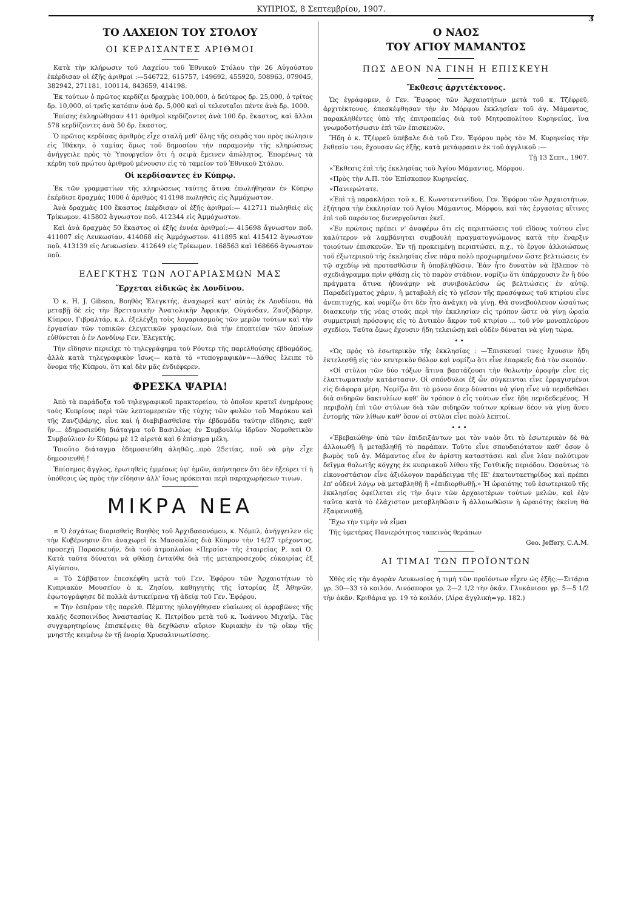ΚΥΠΡΙΟΣ, 8 Σεπτεμβρίου, 1907.
3
ΤΟ ΛΑΧΕΙΟΝ ΤΟΥ ΣΤΟΛΟΥ
ΟΙ ΚΕΡΔΙΣΑΝΤΕΣ ΑΡΙΘΜΟΙ
Κατὰ τὴν κλήρωσιν τοῦ Λαχείου τοῦ Ἐθνικοῦ Στόλου τὴν 26 Αὐγούστου ἐκέρδισαν οἱ ἑξῆς ἀριθμοί :—546722, 615757, 149692, 455920, 508963, 079045, 382942, 271181, 100114, 843659, 414198.
Ἐκ τούτων ὁ πρῶτος κερδίζει δραχμὰς 100,000, ὁ δεύτερος δρ. 25,000, ὁ τρίτος δρ. 10,000, οἱ τρεῖς κατόπιν ἀνὰ δρ. 5,000 καὶ οἱ τελευταῖοι πέντε ἀνὰ δρ. 1000.
Ἐπίσης ἐκληρώθησαν 411 ἀριθμοὶ κερδίζοντες ἀνὰ 100 δρ. ἕκαστος, καὶ ἄλλοι 578 κερδίζοντες ἀνὰ 50 δρ. ἕκαστος.
Ὁ πρῶτος κερδίσας ἀριθμὸς εἶχε σταλῆ μεθ' ὅλης τῆς σειρᾶς του πρὸς πώλησιν εἰς Ἰθάκην, ὁ ταμίας ὅμως τοῦ δημοσίου τὴν παραμονὴν τῆς κληρώσεως ἀνήγγειλε πρὸς τὸ Ὑπουργεῖον ὅτι ἡ σειρὰ ἔμεινεν ἀπώλητος. Ἐπομένως τὰ κέρδη τοῦ πρώτου ἀριθμοῦ μένουσιν εἰς τὸ ταμεῖον τοῦ Ἐθνικοῦ Στόλου.
Οἱ κερδίσαντες ἐν Κύπρῳ.
Ἐκ τῶν γραμματίων τῆς κληρώσεως ταύτης ἅτινα ἐπωλήθησαν ἐν Κύπρῳ ἐκέρδισε δραχμὰς 1000 ὁ ἀριθμὸς 414198 πωληθεὶς εἰς Ἀμμόχωστον.
Ἀνὰ δραχμὰς 100 ἕκαστος ἐκέρδισαν οἱ ἑξῆς ἀριθμοί:— 412711 πωληθεὶς εἰς Τρίκωμον. 415802 ἄγνωστον ποῦ. 412344 εἰς Ἀμμόχωστον.
Καὶ ἀνὰ δραχμὰς 50 ἕκαστος οἱ ἑξῆς ἐννέα ἀριθμοί:— 415698 ἄγνωστον ποῦ. 411007 εἰς Λευκωσίαν. 414068 εἰς Ἀμμόχωστον. 411895 καὶ 415412 ἄγνωστον ποῦ. 413139 εἰς Λευκωσίαν. 412649 εἰς Τρίκωμον. 168563 καὶ 168666 ἄγνωστον ποῦ.
ΕΛΕΓΚΤΗΣ ΤΩΝ ΛΟΓΑΡΙΑΣΜΩΝ ΜΑΣ
Ἔρχεται εἰδικῶς ἐκ Λονδίνου.
Ὁ κ. H. J. Gibson, Βοηθὸς Ἐλεγκτής, ἀναχωρεῖ κατ' αὐτὰς ἐκ Λονδίνου, θὰ μεταβῇ δὲ εἰς τὴν Βρεττανικὴν Ἀνατολικὴν Ἀφρικήν, Οὐγάνδαν, Ζανζιβάρην, Κύπρον, Γιβραλτάρ, κ.λ. ἐξελέγξῃ τοὺς λογαριασμοὺς τῶν μερῶν τούτων καὶ τὴν ἐργασίαν τῶν τοπικῶν ἐλεγκτικῶν γραφείων, διὰ τὴν ἐποπτείαν τῶν ὁποίων εὐθύνεται ὁ ἐν Λονδίνῳ Γεν. Ἐλεγκτής.
Τὴν εἴδησιν περιεῖχε τὸ τηλεγράφημα τοῦ Ρόυτερ τῆς παρελθούσης ἑβδομάδος, ἀλλὰ κατὰ τηλεγραφικὸν ἴσως— κατὰ τὸ «τυπογραφικὸν»—λάθος ἔλειπε τὸ ὄνομα τῆς Κύπρου, ὅτι καὶ δὲν μᾶς ἐνδιέφερεν.
ΦΡΕΣΚΑ ΨΑΡΙΑ!
Ἀπὸ τὰ παράδοξα τοῦ τηλεγραφικοῦ πρακτορείου, τὸ ὁποῖον κρατεῖ ἐνημέρους τοὺς Κυπρίους περὶ τῶν λεπτομερειῶν τῆς τύχης τῶν φυλῶν τοῦ Μαρόκου καὶ τῆς Ζανζιβάρης, εἶνε καὶ ἡ διαβιβασθεῖσα τὴν ἑβδομάδα ταύτην εἴδησις, καθ' ἣν... ἐδημοσιεύθη διάταγμα τοῦ Βασιλέως ἐν Συμβουλίῳ ἱδρῦον Νομοθετικὸν Συμβούλιον ἐν Κύπρῳ μὲ 12 αἱρετὰ καὶ 6 ἐπίσημα μέλη.
Τοιοῦτο διάταγμα ἐδημοσιεύθη ἀληθῶς...πρὸ 25ετίας, ποῦ νὰ μὴν εἶχε δημοσιευθῆ !
Ἐπίσημος ἄγγλος, ἐρωτηθεὶς ἐμμέσως ὑφ' ἡμῶν, ἀπήντησεν ὅτι δὲν ἠξεύρει τί ἡ ὑπόθεσις ὡς πρὸς τὴν εἴδησιν ἀλλ' ἴσως πρόκειται περὶ παραχωρήσεων τινων.
ΜΙΚΡΑ ΝΕΑ
∞ Ὁ ἐσχάτως διορισθεὶς Βοηθὸς τοῦ Ἀρχιδασονόμου, κ. Νόμπλ, ἀνήγγειλεν εἰς τὴν Κυβέρνησιν ὅτι ἀναχωρεῖ ἐκ Μασσαλίας διὰ Κύπρον τὴν 14/27 τρέχοντος, προσεχῆ Παρασκευήν, διὰ τοῦ ἀτμοπλοίου «Περσία» τῆς ἑταιρείας Ρ. καὶ Ο. Κατὰ ταῦτα δύναται νὰ φθάσῃ ἐνταῦθα διὰ τῆς μεταπροσεχοῦς εὐκαιρίας ἐξ Αἰγύπτου.
∞ Τὸ Σάββατον ἐπεσκέφθη μετὰ τοῦ Γεν. Ἐφόρου τῶν Ἀρχαιοτήτων τὸ Κυπριακὸν Μουσεῖον ὁ κ. Ζησίου, καθηγητὴς τῆς ἱστορίας ἐξ Ἀθηνῶν, ἐφωτογράφησε δὲ πολλὰ ἀντικείμενα τῇ ἀδείᾳ τοῦ Γεν. Ἐφόρου.
∞ Τὴν ἑσπέραν τῆς παρελθ. Πέμπτης ηὐλογήθησαν εὐαίωνες οἱ ἀρραβῶνες τῆς καλῆς δεσποινίδος Ἀναστασίας Κ. Πετρίδου μετὰ τοῦ κ. Ἰωάννου Μιχαήλ. Τὰς συγχαρητηρίους ἐπισκέψεις θὰ δεχθῶσιν αὔριον Κυριακὴν ἐν τῷ οἴκῳ τῆς μνηστῆς κειμένῳ ἐν τῇ ἐνορίᾳ Χρυσαλινιωτίσσης.
Ο ΝΑΟΣ
ΤΟΥ ΑΓΙΟΥ ΜΑΜΑΝΤΟΣ
ΠΩΣ ΔΕΟΝ ΝΑ ΓΙΝΗ Η ΕΠΙΣΚΕΥΗ
Ἔκθεσις ἀρχιτέκτονος.
Ὡς ἐγράφομεν, ὁ Γεν. Ἔφορος τῶν Ἀρχαιοτήτων μετὰ τοῦ κ. Τζέφρεϋ, ἀρχιτέκτονος, ἐπεσκέφθησαν τὴν ἐν Μόρφου ἐκκλησίαν τοῦ ἁγ. Μάμαντος, παρακληθέντες ὑπὸ τῆς ἐπιτροπείας διὰ τοῦ Μητροπολίτου Κυρηνείας, ἵνα γνωμοδοτήσωσιν ἐπὶ τῶν ἐπισκευῶν.
Ἤδη ὁ κ. Τζέφρεϋ ὑπέβαλε διὰ τοῦ Γεν. Ἐφόρου πρὸς τὸν Μ. Κυρηνείας τὴν ἔκθεσίν του, ἔχουσαν ὡς ἑξῆς, κατὰ μετάφρασιν ἐκ τοῦ ἀγγλικοῦ :—
Τῇ 13 Σεπτ., 1907.
«Ἔκθεσις ἐπὶ τῆς ἐκκλησίας τοῦ Ἁγίου Μάμαντος, Μόρφου.
«Πρὸς τὴν Α.Π. τὸν Ἐπίσκοπον Κυρηνείας.
«Πανιερώτατε.
«Ἐπὶ τῇ παρακλήσει τοῦ κ. Ε. Κωνσταντινίδου, Γεν. Ἐφόρου τῶν Ἀρχαιοτήτων, ἐξήτησα τὴν ἐκκλησίαν τοῦ Ἁγίου Μάμαντος, Μόρφου, καὶ τὰς ἐργασίας αἵτινες ἐπὶ τοῦ παρόντος διενεργοῦνται ἐκεῖ.
«Ἐν πρώτοις πρέπει ν' ἀναφέρω ὅτι εἰς περιπτώσεις τοῦ εἴδους τούτου εἶνε καλύτερον νὰ λαμβάνηται συμβουλὴ πραγματογνώμονος κατὰ τὴν ἔναρξιν τοιούτων ἐπισκευῶν. Ἐν τῇ προκειμένῃ περιπτώσει, π.χ., τὸ ἔργον ἀλλοιώσεως τοῦ ἐξωτερικοῦ τῆς ἐκκλησίας εἶνε πάρα πολὺ προχωρημένον ὥστε βελτιώσεις ἐν τῷ σχεδίῳ νὰ προτασθῶσιν ἢ ὑποβληθῶσιν. Ἐὰν ἦτο δυνατὸν νὰ ἔβλεπον τὸ σχεδιάγραμμα πρὶν φθάσῃ εἰς τὸ παρὸν στάδιον, νομίζω ὅτι ὑπάρχουσιν ἓν ἢ δύο πράγματα ἅτινα ἠδυνάμην νὰ συνιβουλεύσω ὡς βελτιώσεις ἐν αὐτῷ. Παραδείγματος χάριν, ἡ μεταβολὴ εἰς τὸ γεῖσον τῆς προσόψεως τοῦ κτιρίου εἶνε ἀνεπιτυχής, καὶ νομίζω ὅτι δὲν ἦτο ἀνάγκη νὰ γίνῃ. Θὰ συνεβούλευον ὡσαύτως διασκευὴν τῆς νέας στοᾶς περὶ τὴν ἐκκλησίαν εἰς τρόπον ὥστε νὰ γίνῃ ὡραία συμμετρικὴ πρόσοψις εἰς τὸ Δυτικὸν ἄκρον τοῦ κτιρίου ... τοῦ νῦν μονοπλεύρου σχεδίου. Ταῦτα ὅμως ἔχουσιν ἤδη τελειώσῃ καὶ οὐδὲν δύναται νὰ γίνῃ τώρα.
• •
«Ὡς πρὸς τὸ ἐσωτερικὸν τῆς ἐκκλησίας : —Ἐπισκευαί τινες ἔχουσιν ἤδη ἐκτελεσθῇ εἰς τὸν κεντρικὸν θόλον καὶ νομίζω ὅτι εἶνε ἐπαρκεῖς διὰ τὸν σκοπόν.
«Οἱ στῦλοι τῶν δύο τόξων ἅτινα βαστάζουσι τὴν θολωτὴν ὀροφὴν εἶνε εἰς ἐλαττωματικὴν κατάστασιν. Οἱ σπόνδυλοι ἐξ ὧν σύγκεινται εἶνε ἐρραγισμένοι εἰς διάφορα μέρη. Νομίζω ὅτι τὸ μόνον ὅπερ δύναται νὰ γίνῃ εἶνε νὰ περιδεθῶσι διὰ σιδηρῶν δακτυλίων καθ' ὃν τρόπον ὁ εἷς τούτων εἶνε ἤδη περιδεδεμένος. Ἡ περιβολὴ ἐπὶ τῶν στύλων διὰ τῶν σιδηρῶν τούτων κρίκων δέον νὰ γίνῃ ἄνευ ἐντομῆς τῶν λίθων καθ' ὅσον οἱ στῦλοι εἶνε πολὺ λεπτοί.
• • •
«Ἐβεβαιώθην ὑπὸ τῶν ἐπιδειξάντων μοι τὸν ναὸν ὅτι τὸ ἐσωτερικὸν δὲ θὰ ἀλλοιωθῇ ἢ μεταβληθῇ τὸ παράπαν. Τοῦτο εἶνε σπουδαιότατον καθ' ὅσον ὁ βωμὸς τοῦ ἁγ. Μάμαντος εἶνε ἐν ἀρίστῃ καταστάσει καὶ εἶνε λίαν πολύτιμον δεῖγμα θολωτῆς κόγχης ἐκ κυπριακοῦ λίθου τῆς Γοτθικῆς περιόδου. Ὡσαύτως τὸ εἰκονοστάσιον εἶνε ἀξιόλογον παράδειγμα τῆς ΙΕ' ἑκατονταετηρίδος καὶ πρέπει ἐπ' οὐδενὶ λόγῳ νὰ μεταβληθῇ ἢ «ἐπιδιορθωθῇ.» Ἡ ὡραιότης τοῦ ἐσωτερικοῦ τῆς ἐκκλησίας ὀφείλεται εἰς τὴν ὄψιν τῶν ἀρχαιοτέρων τούτων μελῶν, καὶ ἐὰν ταῦτα κατὰ τὸ ἐλάχιστον μεταβληθῶσιν ἢ ἀλλοιωθῶσιν ἡ ὡραιότης ἐκείνη θὰ ἐξαφανισθῇ.
Ἔχω τὴν τιμὴν νὰ εἶμαι
Τῆς ὑμετέρας Πανιερότητος ταπεινὸς θεράπων
Geo. Jeffery, C.A.M.
ΑΙ ΤΙΜΑΙ ΤΩΝ ΠΡΟΪΟΝΤΩΝ
Χθὲς εἰς τὴν ἀγορὰν Λευκωσίας ἡ τιμὴ τῶν προϊόντων εἶχεν ὡς ἑξῆς:—Σιτάρια γρ. 30—33 τὸ κοιλόν. Λινόσποροι γρ. 2—2 1/2 τὴν ὀκᾶν. Γλυκάνισοι γρ. 5—5 1/2 τὴν ὀκᾶν. Κριθάρια γρ. 19 τὸ κοιλόν. (Λίρα ἀγγλικὴ=γρ. 182.)